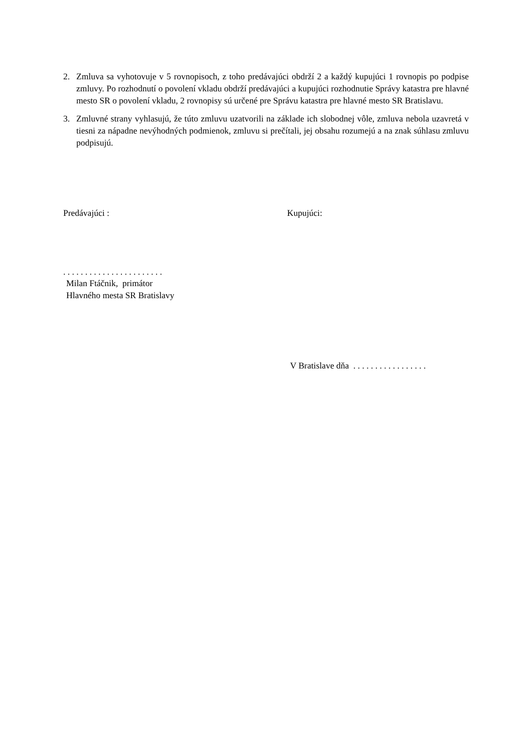2. Zmluva sa vyhotovuje v 5 rovnopisoch, z toho predávajúci obdrží 2 a každý kupujúci 1 rovnopis po podpise zmluvy. Po rozhodnutí o povolení vkladu obdrží predávajúci a kupujúci rozhodnutie Správy katastra pre hlavné mesto SR o povolení vkladu, 2 rovnopisy sú určené pre Správu katastra pre hlavné mesto SR Bratislavu.
3. Zmluvné strany vyhlasujú, že túto zmluvu uzatvorili na základe ich slobodnej vôle, zmluva nebola uzavretá v tiesni za nápadne nevýhodných podmienok, zmluvu si prečítali, jej obsahu rozumejú a na znak súhlasu zmluvu podpisujú.
Predávajúci :
. . . . . . . . . . . . . . . . . . . . . . .
Milan Ftáčnik, primátor
Hlavného mesta SR Bratislavy
Kupujúci:
V Bratislave dňa . . . . . . . . . . . . . . . . .